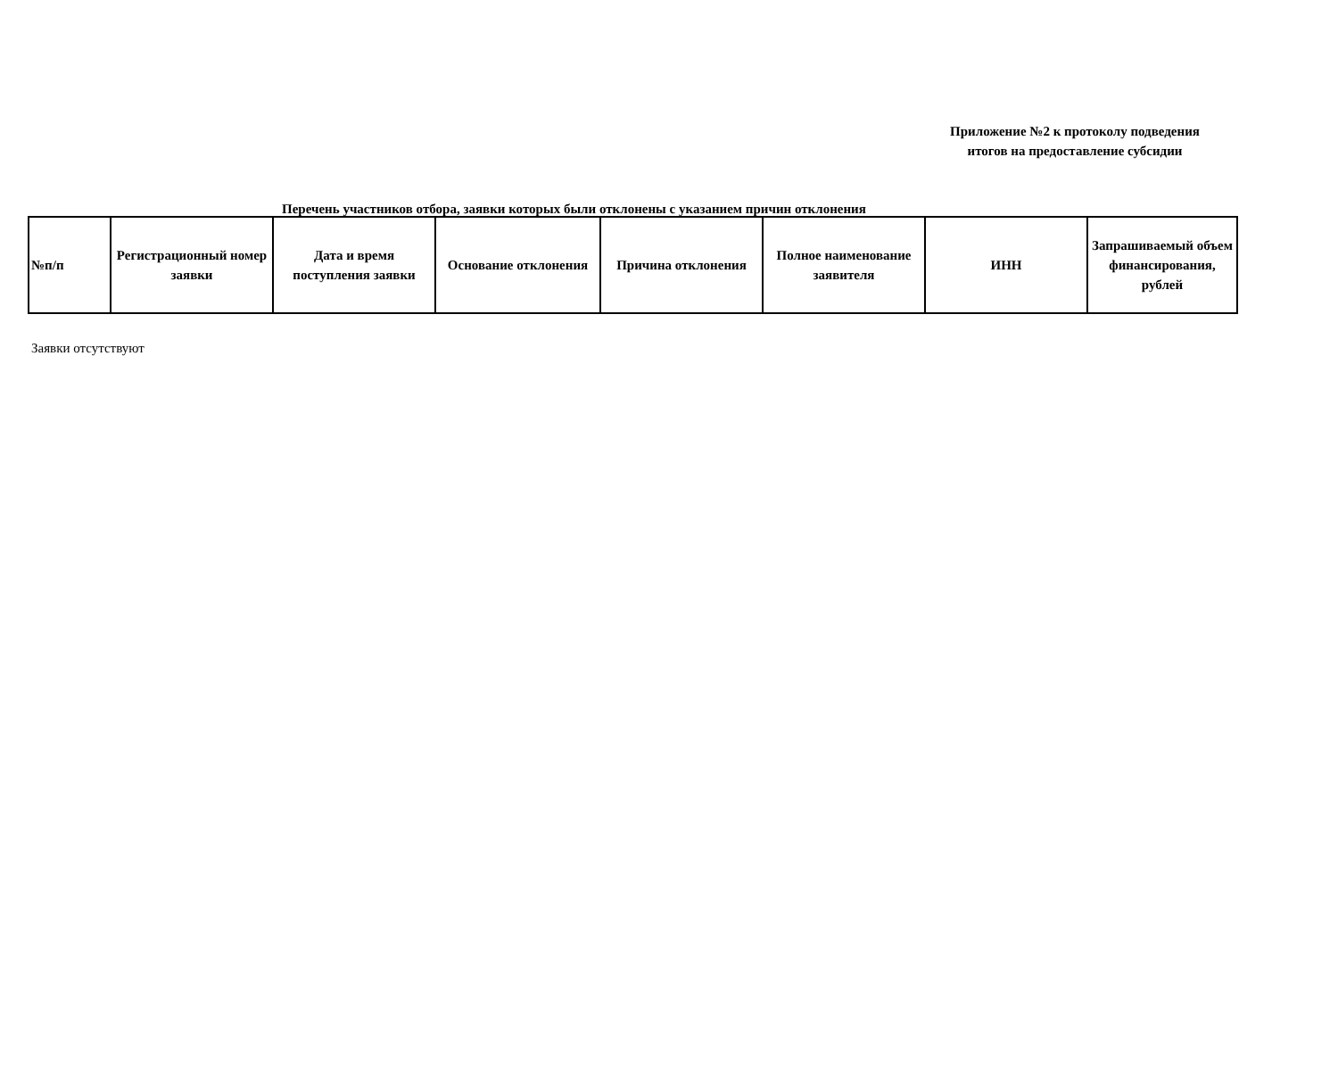Приложение №2 к протоколу подведения
итогов на предоставление субсидии
Перечень участников отбора, заявки которых были отклонены с указанием причин отклонения
| №п/п | Регистрационный номер заявки | Дата и время поступления заявки | Основание отклонения | Причина отклонения | Полное наименование заявителя | ИНН | Запрашиваемый объем финансирования, рублей |
| --- | --- | --- | --- | --- | --- | --- | --- |
Заявки отсутствуют